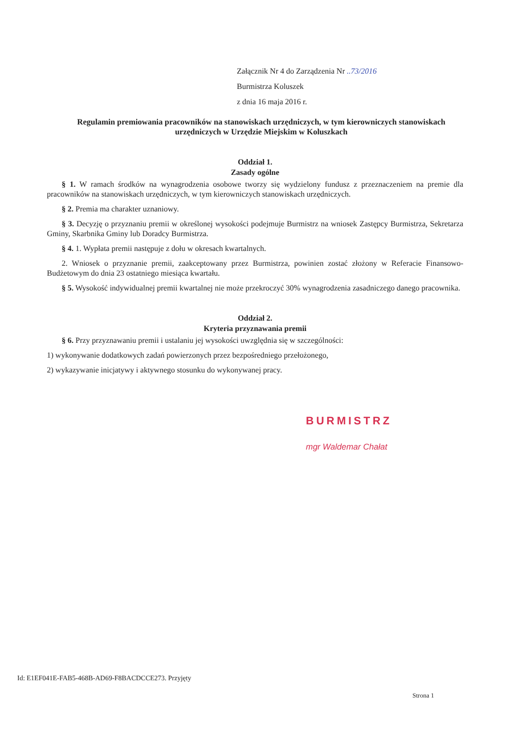Załącznik Nr 4 do Zarządzenia Nr ..73/2016
Burmistrza Koluszek
z dnia 16 maja 2016 r.
Regulamin premiowania pracowników na stanowiskach urzędniczych, w tym kierowniczych stanowiskach urzędniczych w Urzędzie Miejskim w Koluszkach
Oddział 1.
Zasady ogólne
§ 1. W ramach środków na wynagrodzenia osobowe tworzy się wydzielony fundusz z przeznaczeniem na premie dla pracowników na stanowiskach urzędniczych, w tym kierowniczych stanowiskach urzędniczych.
§ 2. Premia ma charakter uznaniowy.
§ 3. Decyzję o przyznaniu premii w określonej wysokości podejmuje Burmistrz na wniosek Zastępcy Burmistrza, Sekretarza Gminy, Skarbnika Gminy lub Doradcy Burmistrza.
§ 4. 1. Wypłata premii następuje z dołu w okresach kwartalnych.
2. Wniosek o przyznanie premii, zaakceptowany przez Burmistrza, powinien zostać złożony w Referacie Finansowo-Budżetowym do dnia 23 ostatniego miesiąca kwartału.
§ 5. Wysokość indywidualnej premii kwartalnej nie może przekroczyć 30% wynagrodzenia zasadniczego danego pracownika.
Oddział 2.
Kryteria przyznawania premii
§ 6. Przy przyznawaniu premii i ustalaniu jej wysokości uwzględnia się w szczególności:
1) wykonywanie dodatkowych zadań powierzonych przez bezpośredniego przełożonego,
2) wykazywanie inicjatywy i aktywnego stosunku do wykonywanej pracy.
BURMISTRZ
mgr Waldemar Chałat
Id: E1EF041E-FAB5-468B-AD69-F8BACDCCE273. Przyjęty
Strona 1